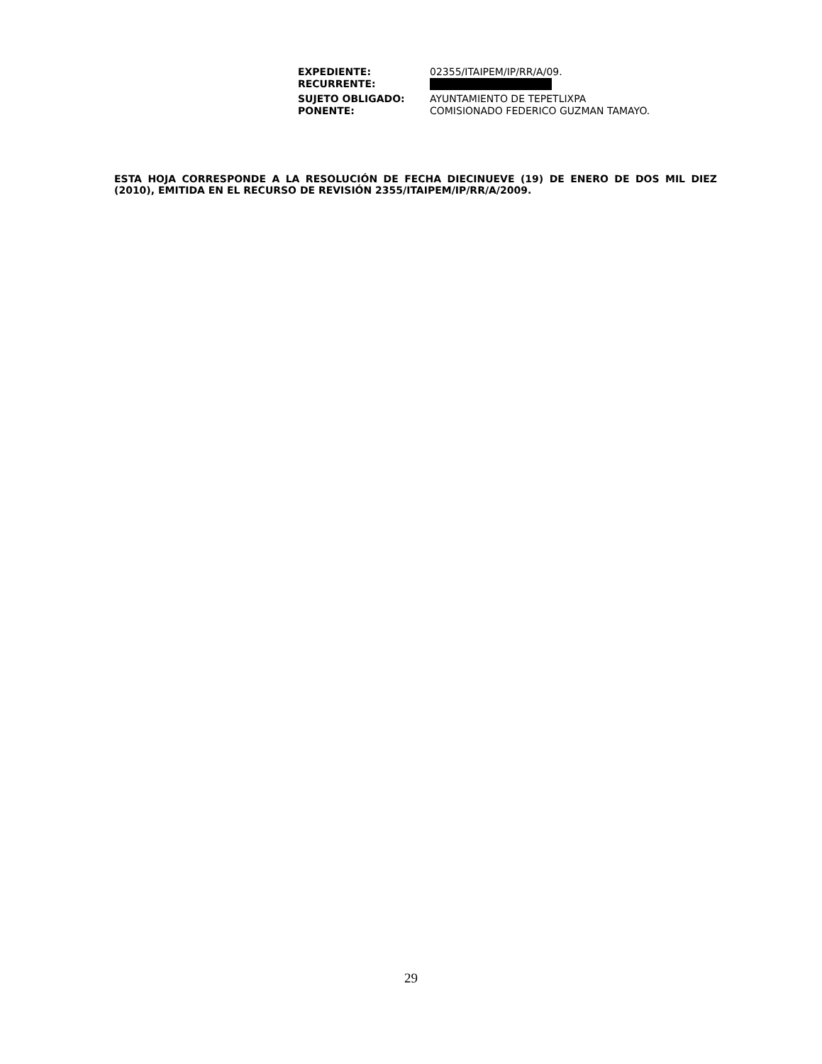| EXPEDIENTE: | 02355/ITAIPEM/IP/RR/A/09. |
| RECURRENTE: | |
| SUJETO OBLIGADO: | AYUNTAMIENTO DE TEPETLIXPA |
| PONENTE: | COMISIONADO FEDERICO GUZMAN TAMAYO. |
ESTA HOJA CORRESPONDE A LA RESOLUCIÓN DE FECHA DIECINUEVE (19) DE ENERO DE DOS MIL DIEZ (2010), EMITIDA EN EL RECURSO DE REVISIÓN 2355/ITAIPEM/IP/RR/A/2009.
29